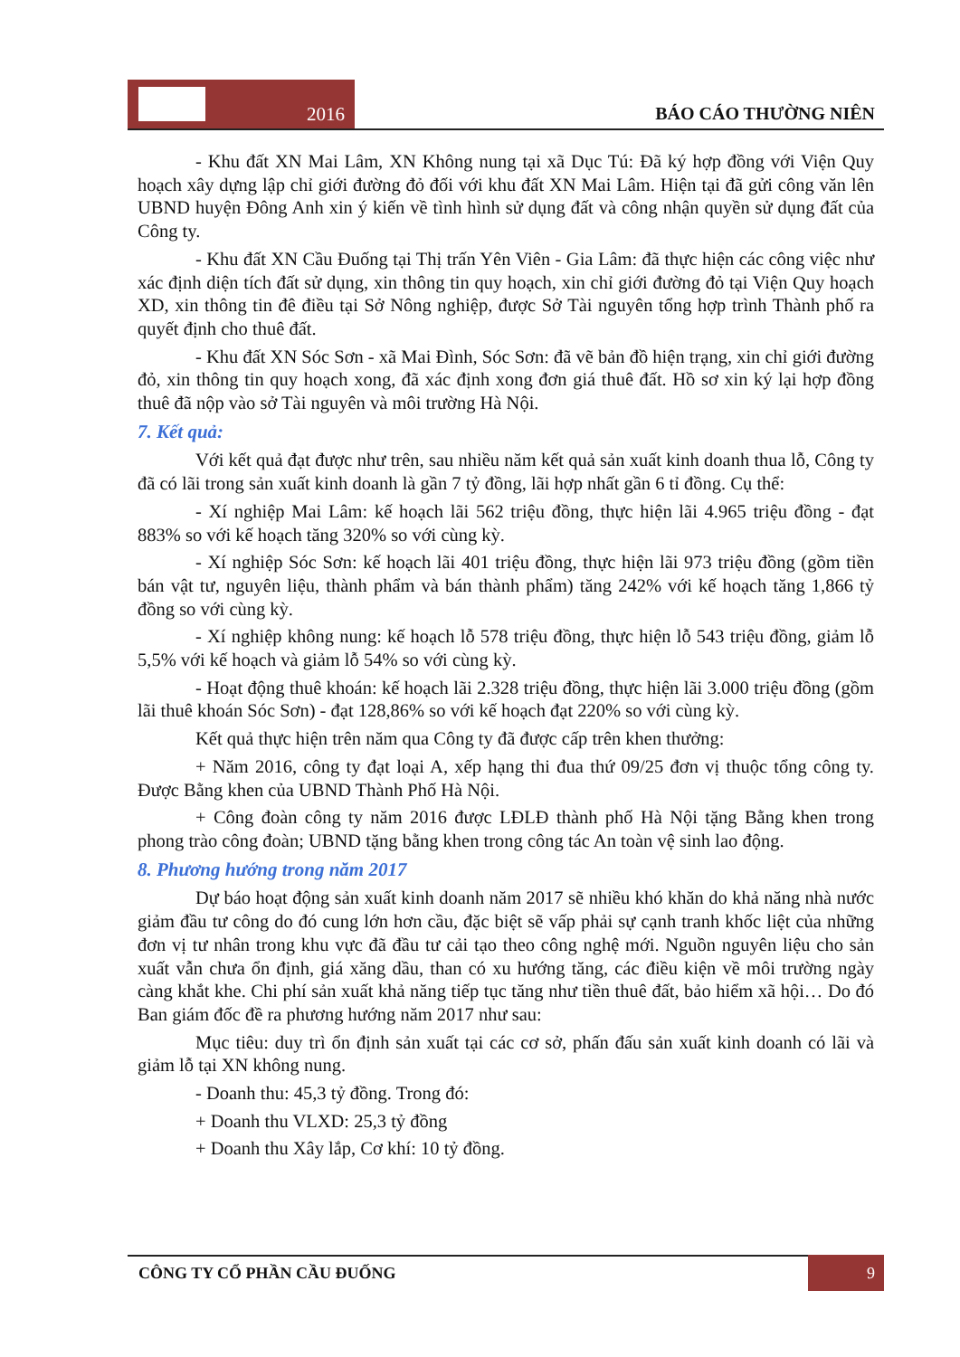2016
BÁO CÁO THƯỜNG NIÊN
- Khu đất XN Mai Lâm, XN Không nung tại xã Dục Tú: Đã ký hợp đồng với Viện Quy hoạch xây dựng lập chỉ giới đường đỏ đối với khu đất XN Mai Lâm. Hiện tại đã gửi công văn lên UBND huyện Đông Anh xin ý kiến về tình hình sử dụng đất và công nhận quyền sử dụng đất của Công ty.
- Khu đất XN Cầu Đuống tại Thị trấn Yên Viên - Gia Lâm: đã thực hiện các công việc như xác định diện tích đất sử dụng, xin thông tin quy hoạch, xin chỉ giới đường đỏ tại Viện Quy hoạch XD, xin thông tin đê điều tại Sở Nông nghiệp, được Sở Tài nguyên tổng hợp trình Thành phố ra quyết định cho thuê đất.
- Khu đất XN Sóc Sơn - xã Mai Đình, Sóc Sơn: đã vẽ bản đồ hiện trạng, xin chỉ giới đường đỏ, xin thông tin quy hoạch xong, đã xác định xong đơn giá thuê đất. Hồ sơ xin ký lại hợp đồng thuê đã nộp vào sở Tài nguyên và môi trường Hà Nội.
7. Kết quả:
Với kết quả đạt được như trên, sau nhiều năm kết quả sản xuất kinh doanh thua lỗ, Công ty đã có lãi trong sản xuất kinh doanh là gần 7 tỷ đồng, lãi hợp nhất gần 6 tỉ đồng. Cụ thể:
- Xí nghiệp Mai Lâm: kế hoạch lãi 562 triệu đồng, thực hiện lãi 4.965 triệu đồng - đạt 883% so với kế hoạch tăng 320% so với cùng kỳ.
- Xí nghiệp Sóc Sơn: kế hoạch lãi 401 triệu đồng, thực hiện lãi 973 triệu đồng (gồm tiền bán vật tư, nguyên liệu, thành phẩm và bán thành phẩm) tăng 242% với kế hoạch tăng 1,866 tỷ đồng so với cùng kỳ.
- Xí nghiệp không nung: kế hoạch lỗ 578 triệu đồng, thực hiện lỗ 543 triệu đồng, giảm lỗ 5,5% với kế hoạch và giảm lỗ 54% so với cùng kỳ.
- Hoạt động thuê khoán: kế hoạch lãi 2.328 triệu đồng, thực hiện lãi 3.000 triệu đồng (gồm lãi thuê khoán Sóc Sơn) - đạt 128,86% so với kế hoạch đạt 220% so với cùng kỳ.
Kết quả thực hiện trên năm qua Công ty đã được cấp trên khen thưởng:
+ Năm 2016, công ty đạt loại A, xếp hạng thi đua thứ 09/25 đơn vị thuộc tổng công ty. Được Bằng khen của UBND Thành Phố Hà Nội.
+ Công đoàn công ty năm 2016 được LĐLĐ thành phố Hà Nội tặng Bằng khen trong phong trào công đoàn; UBND tặng bằng khen trong công tác An toàn vệ sinh lao động.
8. Phương hướng trong năm 2017
Dự báo hoạt động sản xuất kinh doanh năm 2017 sẽ nhiều khó khăn do khả năng nhà nước giảm đầu tư công do đó cung lớn hơn cầu, đặc biệt sẽ vấp phải sự cạnh tranh khốc liệt của những đơn vị tư nhân trong khu vực đã đầu tư cải tạo theo công nghệ mới. Nguồn nguyên liệu cho sản xuất vẫn chưa ổn định, giá xăng dầu, than có xu hướng tăng, các điều kiện về môi trường ngày càng khắt khe. Chi phí sản xuất khả năng tiếp tục tăng như tiền thuê đất, bảo hiểm xã hội… Do đó Ban giám đốc đề ra phương hướng năm 2017 như sau:
Mục tiêu: duy trì ổn định sản xuất tại các cơ sở, phấn đấu sản xuất kinh doanh có lãi và giảm lỗ tại XN không nung.
- Doanh thu: 45,3 tỷ đồng. Trong đó:
+ Doanh thu VLXD: 25,3 tỷ đồng
+ Doanh thu Xây lắp, Cơ khí: 10 tỷ đồng.
CÔNG TY CỔ PHẦN CẦU ĐUỐNG 9